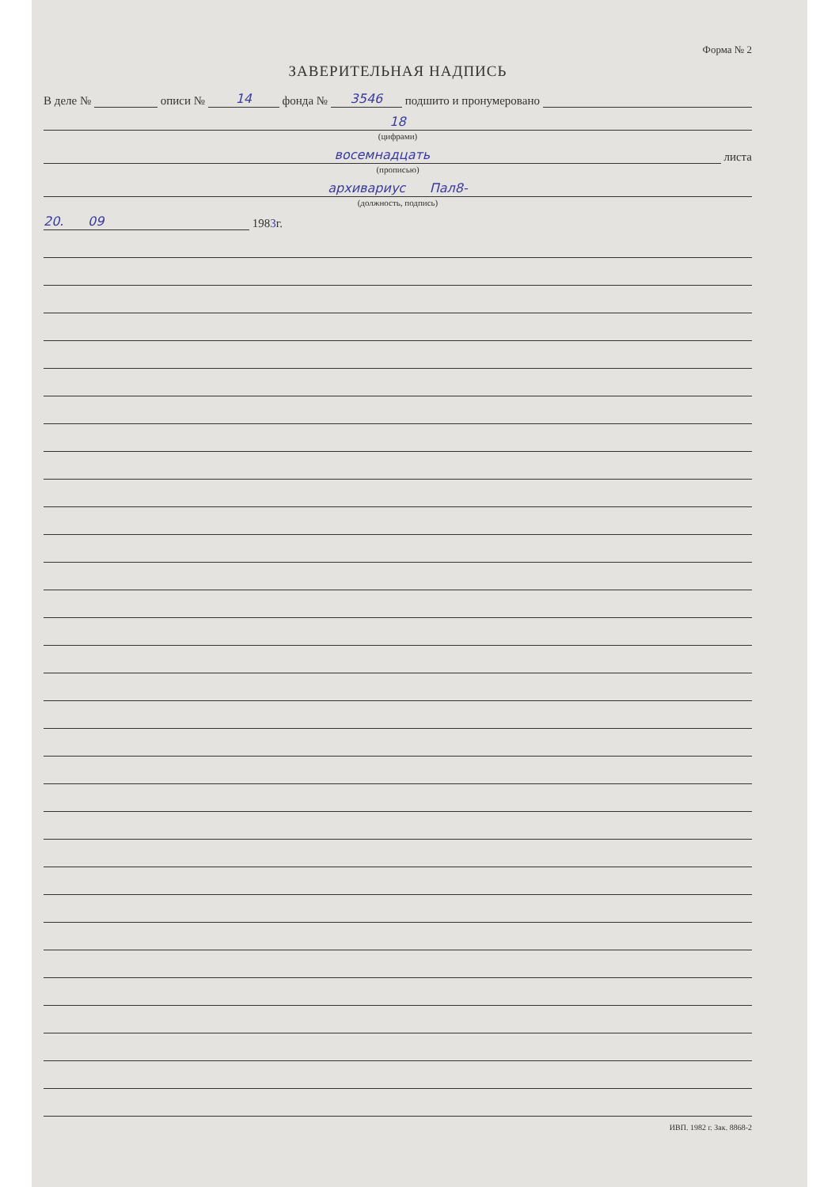Форма № 2
ЗАВЕРИТЕЛЬНАЯ НАДПИСЬ
В деле № описи № 14 фонда № 3546 подшито и пронумеровано
18
(цифрами)
восемнадцать листа
(прописью)
архивариус Пал8-
(должность, подпись)
20. 09 198 3 г.
ИВП. 1982 г. Зак. 8868-2